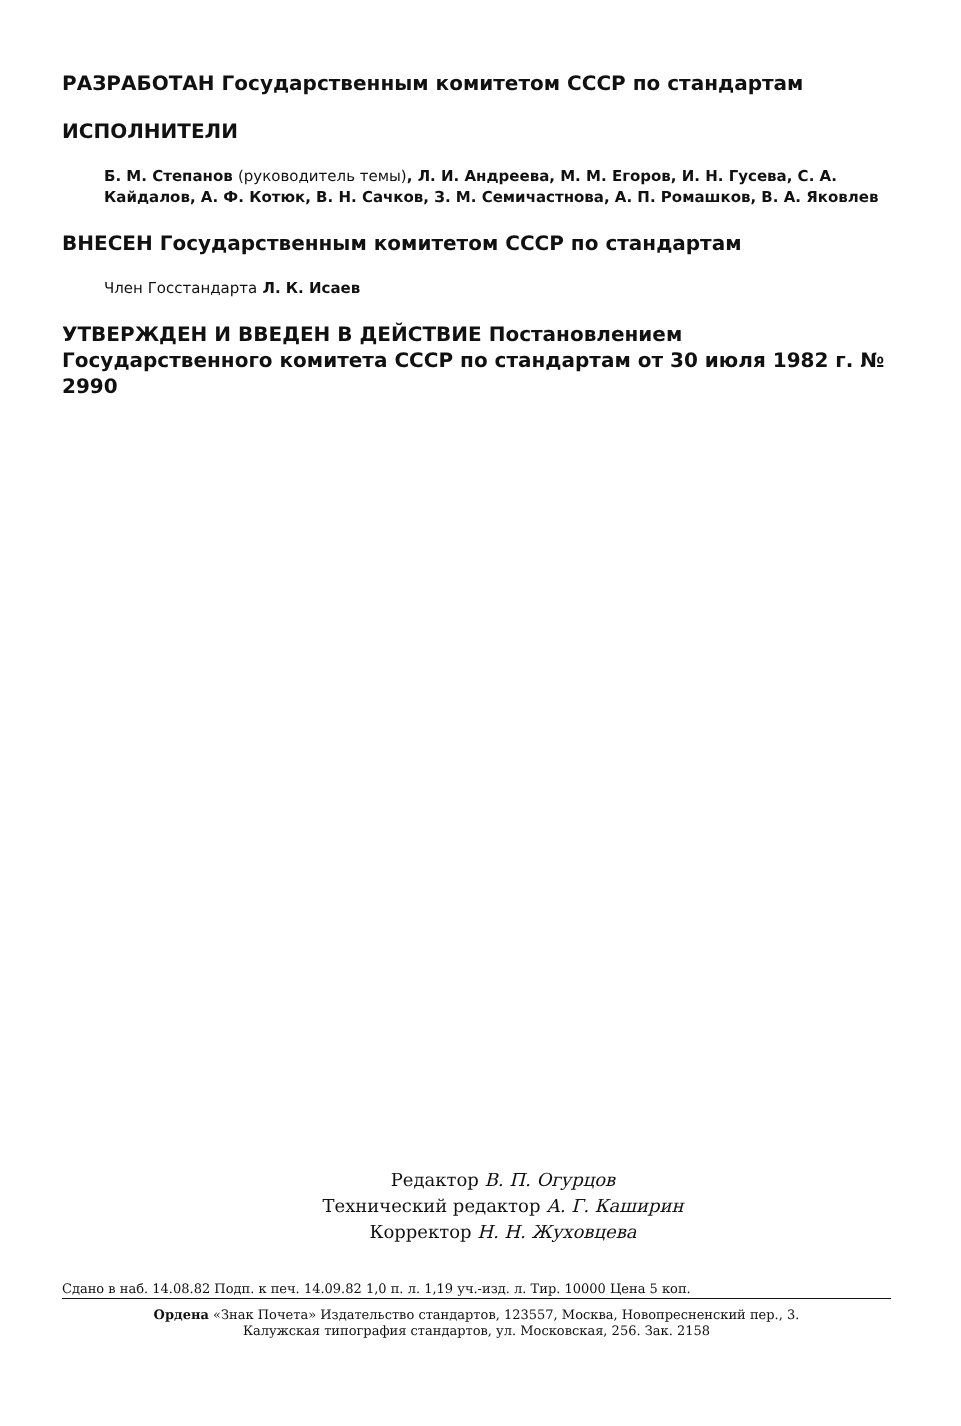РАЗРАБОТАН Государственным комитетом СССР по стандартам
ИСПОЛНИТЕЛИ
Б. М. Степанов (руководитель темы), Л. И. Андреева, М. М. Егоров, И. Н. Гусева, С. А. Кайдалов, А. Ф. Котюк, В. Н. Сачков, З. М. Семичастнова, А. П. Ромашков, В. А. Яковлев
ВНЕСЕН Государственным комитетом СССР по стандартам
Член Госстандарта Л. К. Исаев
УТВЕРЖДЕН И ВВЕДЕН В ДЕЙСТВИЕ Постановлением Государственного комитета СССР по стандартам от 30 июля 1982 г. № 2990
Редактор В. П. Огурцов
Технический редактор А. Г. Каширин
Корректор Н. Н. Жуховцева
Сдано в наб. 14.08.82 Подп. к печ. 14.09.82 1,0 п. л. 1,19 уч.-изд. л. Тир. 10000 Цена 5 коп.
Ордена «Знак Почета» Издательство стандартов, 123557, Москва, Новопресненский пер., 3.
Калужская типография стандартов, ул. Московская, 256. Зак. 2158